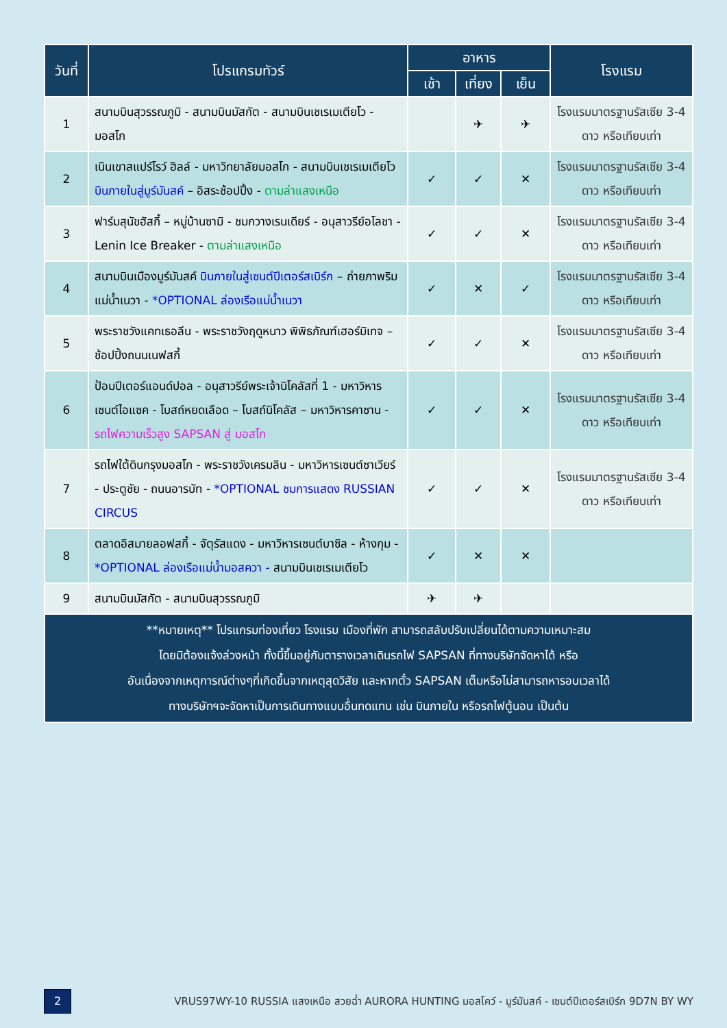| วันที่ | โปรแกรมทัวร์ | อาหาร | | | โรงแรม |
| --- | --- | --- | --- | --- | --- |
| | | เช้า | เที่ยง | เย็น | |
| 1 | สนามบินสุวรรณภูมิ - สนามบินมัสกัต - สนามบินเชเรเมเตียโว - มอสโก | | ✈ | ✈ | โรงแรมมาตรฐานรัสเซีย 3-4 ดาว หรือเทียบเท่า |
| 2 | เนินเขาสแปร์โรว์ ฮิลล์ - มหาวิทยาลัยมอสโก - สนามบินเชเรเมเตียโว บินภายในสู่มูร์มันสค์ – อิสระช้อปปิ้ง - ตามล่าแสงเหนือ | ✓ | ✓ | ✕ | โรงแรมมาตรฐานรัสเซีย 3-4 ดาว หรือเทียบเท่า |
| 3 | ฟาร์มสุนัขฮัสกี้ – หมู่บ้านซามิ - ชมกวางเรนเดียร์ - อนุสาวรีย์อโลชา - Lenin Ice Breaker - ตามล่าแสงเหนือ | ✓ | ✓ | ✕ | โรงแรมมาตรฐานรัสเซีย 3-4 ดาว หรือเทียบเท่า |
| 4 | สนามบินเมืองมูร์มันสค์ บินภายในสู่เซนต์ปีเตอร์สเบิร์ก – ถ่ายภาพริมแม่น้ำเนวา - *OPTIONAL ล่องเรือแม่น้ำเนวา | ✓ | ✕ | ✓ | โรงแรมมาตรฐานรัสเซีย 3-4 ดาว หรือเทียบเท่า |
| 5 | พระราชวังแคทเธอลีน - พระราชวังฤดูหนาว พิพิธภัณฑ์เฮอร์มิเทจ – ช้อปปิ้งถนนเนฟสกี้ | ✓ | ✓ | ✕ | โรงแรมมาตรฐานรัสเซีย 3-4 ดาว หรือเทียบเท่า |
| 6 | ป้อมปีเตอร์แอนด์ปอล - อนุสาวรีย์พระเจ้านิโคลัสที่ 1 - มหาวิหารเซนต์ไอแซค - โบสถ์หยดเลือด – โบสถ์นิโคลัส – มหาวิหารคาซาน - รถไฟความเร็วสูง SAPSAN สู่ มอสโก | ✓ | ✓ | ✕ | โรงแรมมาตรฐานรัสเซีย 3-4 ดาว หรือเทียบเท่า |
| 7 | รถไฟใต้ดินกรุงมอสโก - พระราชวังเครมลิน - มหาวิหารเซนต์ซาเวียร์ - ประตูชัย - ถนนอารบัท - *OPTIONAL ชมการแสดง RUSSIAN CIRCUS | ✓ | ✓ | ✕ | โรงแรมมาตรฐานรัสเซีย 3-4 ดาว หรือเทียบเท่า |
| 8 | ตลาดอิสมายลอฟสกี้ - จัตุรัสแดง - มหาวิหารเซนต์บาซิล - ห้างกุม - *OPTIONAL ล่องเรือแม่น้ำมอสควา - สนามบินเชเรเมเตียโว | ✓ | ✕ | ✕ | |
| 9 | สนามบินมัสกัต - สนามบินสุวรรณภูมิ | ✈ | ✈ | | |
| **หมายเหตุ** โปรแกรมท่องเที่ยว โรงแรม เมืองที่พัก สามารถสลับปรับเปลี่ยนได้ตามความเหมาะสม โดยมิต้องแจ้งล่วงหน้า ทั้งนี้ขึ้นอยู่กับตารางเวลาเดินรถไฟ SAPSAN ที่ทางบริษัทจัดหาได้ หรือ อันเนื่องจากเหตุการณ์ต่างๆที่เกิดขึ้นจากเหตุสุดวิสัย และหากตั๋ว SAPSAN เต็มหรือไม่สามารถหารอบเวลาได้ ทางบริษัทฯจะจัดหาเป็นการเดินทางแบบอื่นทดแทน เช่น บินภายใน หรือรถไฟตู้นอน เป็นต้น | | | | | |
2
VRUS97WY-10 RUSSIA แสงเหนือ สวยฉ่ำ AURORA HUNTING มอสโคว์ - มูร์มันสค์ - เซนต์ปีเตอร์สเบิร์ก 9D7N BY WY